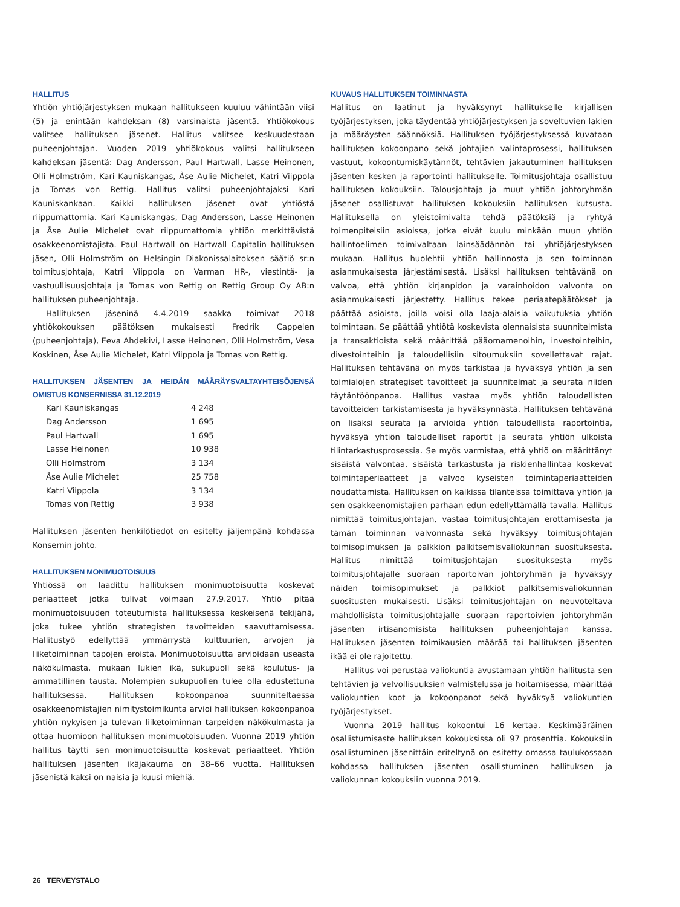HALLITUS
Yhtiön yhtiöjärjestyksen mukaan hallitukseen kuuluu vähintään viisi (5) ja enintään kahdeksan (8) varsinaista jäsentä. Yhtiökokous valitsee hallituksen jäsenet. Hallitus valitsee keskuudestaan puheenjohtajan. Vuoden 2019 yhtiökokous valitsi hallitukseen kahdeksan jäsentä: Dag Andersson, Paul Hartwall, Lasse Heinonen, Olli Holmström, Kari Kauniskangas, Åse Aulie Michelet, Katri Viippola ja Tomas von Rettig. Hallitus valitsi puheenjohtajaksi Kari Kauniskankaan. Kaikki hallituksen jäsenet ovat yhtiöstä riippumattomia. Kari Kauniskangas, Dag Andersson, Lasse Heinonen ja Åse Aulie Michelet ovat riippumattomia yhtiön merkittävistä osakkeenomistajista. Paul Hartwall on Hartwall Capitalin hallituksen jäsen, Olli Holmström on Helsingin Diakonissalaitoksen säätiö sr:n toimitusjohtaja, Katri Viippola on Varman HR-, viestintä- ja vastuullisuusjohtaja ja Tomas von Rettig on Rettig Group Oy AB:n hallituksen puheenjohtaja.
Hallituksen jäseninä 4.4.2019 saakka toimivat 2018 yhtiökokouksen päätöksen mukaisesti Fredrik Cappelen (puheenjohtaja), Eeva Ahdekivi, Lasse Heinonen, Olli Holmström, Vesa Koskinen, Åse Aulie Michelet, Katri Viippola ja Tomas von Rettig.
HALLITUKSEN JÄSENTEN JA HEIDÄN MÄÄRÄYSVALTAYHTEISÖJENSÄ OMISTUS KONSERNISSA 31.12.2019
| Kari Kauniskangas | 4 248 |
| Dag Andersson | 1 695 |
| Paul Hartwall | 1 695 |
| Lasse Heinonen | 10 938 |
| Olli Holmström | 3 134 |
| Åse Aulie Michelet | 25 758 |
| Katri Viippola | 3 134 |
| Tomas von Rettig | 3 938 |
Hallituksen jäsenten henkilötiedot on esitelty jäljempänä kohdassa Konsernin johto.
HALLITUKSEN MONIMUOTOISUUS
Yhtiössä on laadittu hallituksen monimuotoisuutta koskevat periaatteet jotka tulivat voimaan 27.9.2017. Yhtiö pitää monimuotoisuuden toteutumista hallituksessa keskeisenä tekijänä, joka tukee yhtiön strategisten tavoitteiden saavuttamisessa. Hallitustyö edellyttää ymmärrystä kulttuurien, arvojen ja liiketoiminnan tapojen eroista. Monimuotoisuutta arvioidaan useasta näkökulmasta, mukaan lukien ikä, sukupuoli sekä koulutus- ja ammatillinen tausta. Molempien sukupuolien tulee olla edustettuna hallituksessa. Hallituksen kokoonpanoa suunniteltaessa osakkeenomistajien nimitystoimikunta arvioi hallituksen kokoonpanoa yhtiön nykyisen ja tulevan liiketoiminnan tarpeiden näkökulmasta ja ottaa huomioon hallituksen monimuotoisuuden. Vuonna 2019 yhtiön hallitus täytti sen monimuotoisuutta koskevat periaatteet. Yhtiön hallituksen jäsenten ikäjakauma on 38–66 vuotta. Hallituksen jäsenistä kaksi on naisia ja kuusi miehiä.
KUVAUS HALLITUKSEN TOIMINNASTA
Hallitus on laatinut ja hyväksynyt hallitukselle kirjallisen työjärjestyksen, joka täydentää yhtiöjärjestyksen ja soveltuvien lakien ja määräysten säännöksiä. Hallituksen työjärjestyksessä kuvataan hallituksen kokoonpano sekä johtajien valintaprosessi, hallituksen vastuut, kokoontumiskäytännöt, tehtävien jakautuminen hallituksen jäsenten kesken ja raportointi hallitukselle. Toimitusjohtaja osallistuu hallituksen kokouksiin. Talousjohtaja ja muut yhtiön johtoryhmän jäsenet osallistuvat hallituksen kokouksiin hallituksen kutsusta. Hallituksella on yleistoimivalta tehdä päätöksiä ja ryhtyä toimenpiteisiin asioissa, jotka eivät kuulu minkään muun yhtiön hallintoelimen toimivaltaan lainsäädännön tai yhtiöjärjestyksen mukaan. Hallitus huolehtii yhtiön hallinnosta ja sen toiminnan asianmukaisesta järjestämisestä. Lisäksi hallituksen tehtävänä on valvoa, että yhtiön kirjanpidon ja varainhoidon valvonta on asianmukaisesti järjestetty. Hallitus tekee periaatepäätökset ja päättää asioista, joilla voisi olla laaja-alaisia vaikutuksia yhtiön toimintaan. Se päättää yhtiötä koskevista olennaisista suunnitelmista ja transaktioista sekä määrittää pääomamenoihin, investointeihin, divestointeihin ja taloudellisiin sitoumuksiin sovellettavat rajat. Hallituksen tehtävänä on myös tarkistaa ja hyväksyä yhtiön ja sen toimialojen strategiset tavoitteet ja suunnitelmat ja seurata niiden täytäntöönpanoa. Hallitus vastaa myös yhtiön taloudellisten tavoitteiden tarkistamisesta ja hyväksynnästä. Hallituksen tehtävänä on lisäksi seurata ja arvioida yhtiön taloudellista raportointia, hyväksyä yhtiön taloudelliset raportit ja seurata yhtiön ulkoista tilintarkastusprosessia. Se myös varmistaa, että yhtiö on määrittänyt sisäistä valvontaa, sisäistä tarkastusta ja riskienhallintaa koskevat toimintaperiaatteet ja valvoo kyseisten toimintaperiaatteiden noudattamista. Hallituksen on kaikissa tilanteissa toimittava yhtiön ja sen osakkeenomistajien parhaan edun edellyttämällä tavalla. Hallitus nimittää toimitusjohtajan, vastaa toimitusjohtajan erottamisesta ja tämän toiminnan valvonnasta sekä hyväksyy toimitusjohtajan toimisopimuksen ja palkkion palkitsemisvaliokunnan suosituksesta. Hallitus nimittää toimitusjohtajan suosituksesta myös toimitusjohtajalle suoraan raportoivan johtoryhmän ja hyväksyy näiden toimisopimukset ja palkkiot palkitsemisvaliokunnan suositusten mukaisesti. Lisäksi toimitusjohtajan on neuvoteltava mahdollisista toimitusjohtajalle suoraan raportoivien johtoryhmän jäsenten irtisanomisista hallituksen puheenjohtajan kanssa. Hallituksen jäsenten toimikausien määrää tai hallituksen jäsenten ikää ei ole rajoitettu.
Hallitus voi perustaa valiokuntia avustamaan yhtiön hallitusta sen tehtävien ja velvollisuuksien valmistelussa ja hoitamisessa, määrittää valiokuntien koot ja kokoonpanot sekä hyväksyä valiokuntien työjärjestykset.
Vuonna 2019 hallitus kokoontui 16 kertaa. Keskimääräinen osallistumisaste hallituksen kokouksissa oli 97 prosenttia. Kokouksiin osallistuminen jäsenittäin eriteltynä on esitetty omassa taulukossaan kohdassa hallituksen jäsenten osallistuminen hallituksen ja valiokunnan kokouksiin vuonna 2019.
26 TERVEYSTALO